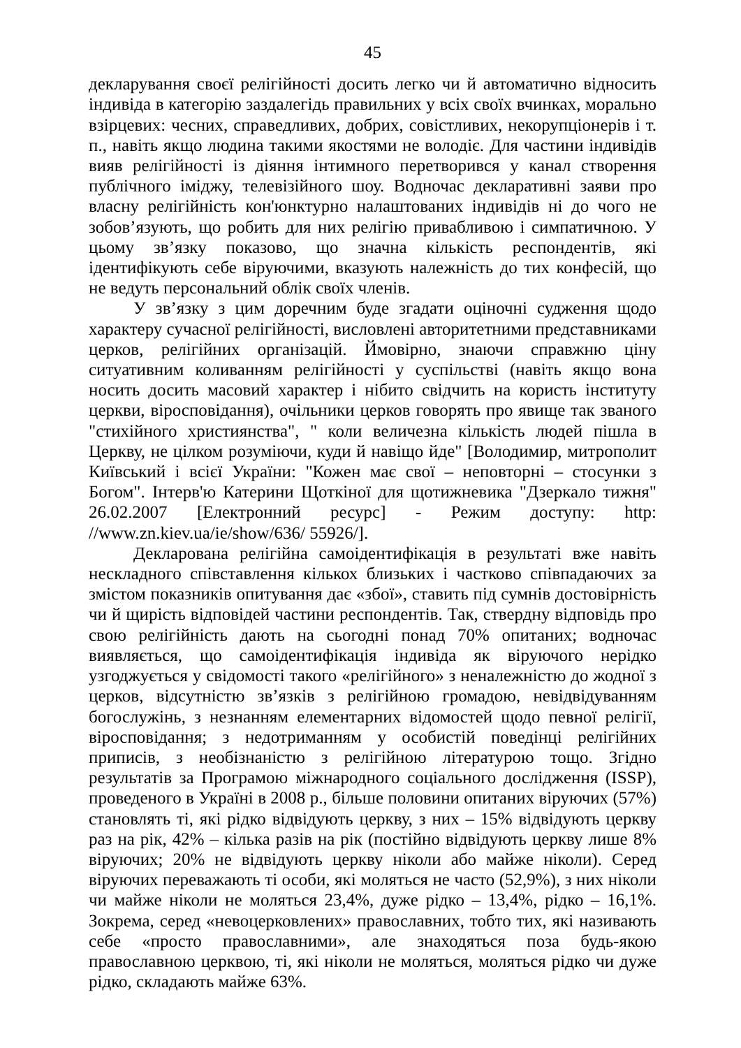45
декларування своєї релігійності досить легко чи й автоматично відносить індивіда в категорію заздалегідь правильних у всіх своїх вчинках, морально взірцевих: чесних, справедливих, добрих, совістливих, некорупціонерів і т. п., навіть якщо людина такими якостями не володіє. Для частини індивідів вияв релігійності із діяння інтимного перетворився у канал створення публічного іміджу, телевізійного шоу. Водночас декларативні заяви про власну релігійність кон'юнктурно налаштованих індивідів ні до чого не зобов’язують, що робить для них релігію привабливою і симпатичною. У цьому зв’язку показово, що значна кількість респондентів, які ідентифікують себе віруючими, вказують належність до тих конфесій, що не ведуть персональний облік своїх членів.
У зв’язку з цим доречним буде згадати оціночні судження щодо характеру сучасної релігійності, висловлені авторитетними представниками церков, релігійних організацій. Ймовірно, знаючи справжню ціну ситуативним коливанням релігійності у суспільстві (навіть якщо вона носить досить масовий характер і нібито свідчить на користь інституту церкви, віросповідання), очільники церков говорять про явище так званого "стихійного християнства", " коли величезна кількість людей пішла в Церкву, не цілком розуміючи, куди й навіщо йде" [Володимир, митрополит Київський і всієї України: "Кожен має свої – неповторні – стосунки з Богом". Інтерв'ю Катерини Щоткіної для щотижневика "Дзеркало тижня" 26.02.2007 [Електронний ресурс] - Режим доступу: http: //www.zn.kiev.ua/ie/show/636/ 55926/].
Декларована релігійна самоідентифікація в результаті вже навіть нескладного співставлення кількох близьких і частково співпадаючих за змістом показників опитування дає «збої», ставить під сумнів достовірність чи й щирість відповідей частини респондентів. Так, ствердну відповідь про свою релігійність дають на сьогодні понад 70% опитаних; водночас виявляється, що самоідентифікація індивіда як віруючого нерідко узгоджується у свідомості такого «релігійного» з неналежністю до жодної з церков, відсутністю зв’язків з релігійною громадою, невідвідуванням богослужінь, з незнанням елементарних відомостей щодо певної релігії, віросповідання; з недотриманням у особистій поведінці релігійних приписів, з необізнаністю з релігійною літературою тощо. Згідно результатів за Програмою міжнародного соціального дослідження (ISSP), проведеного в Україні в 2008 р., більше половини опитаних віруючих (57%) становлять ті, які рідко відвідують церкву, з них – 15% відвідують церкву раз на рік, 42% – кілька разів на рік (постійно відвідують церкву лише 8% віруючих; 20% не відвідують церкву ніколи або майже ніколи). Серед віруючих переважають ті особи, які моляться не часто (52,9%), з них ніколи чи майже ніколи не моляться 23,4%, дуже рідко – 13,4%, рідко – 16,1%. Зокрема, серед «невоцерковлених» православних, тобто тих, які називають себе «просто православними», але знаходяться поза будь-якою православною церквою, ті, які ніколи не моляться, моляться рідко чи дуже рідко, складають майже 63%.